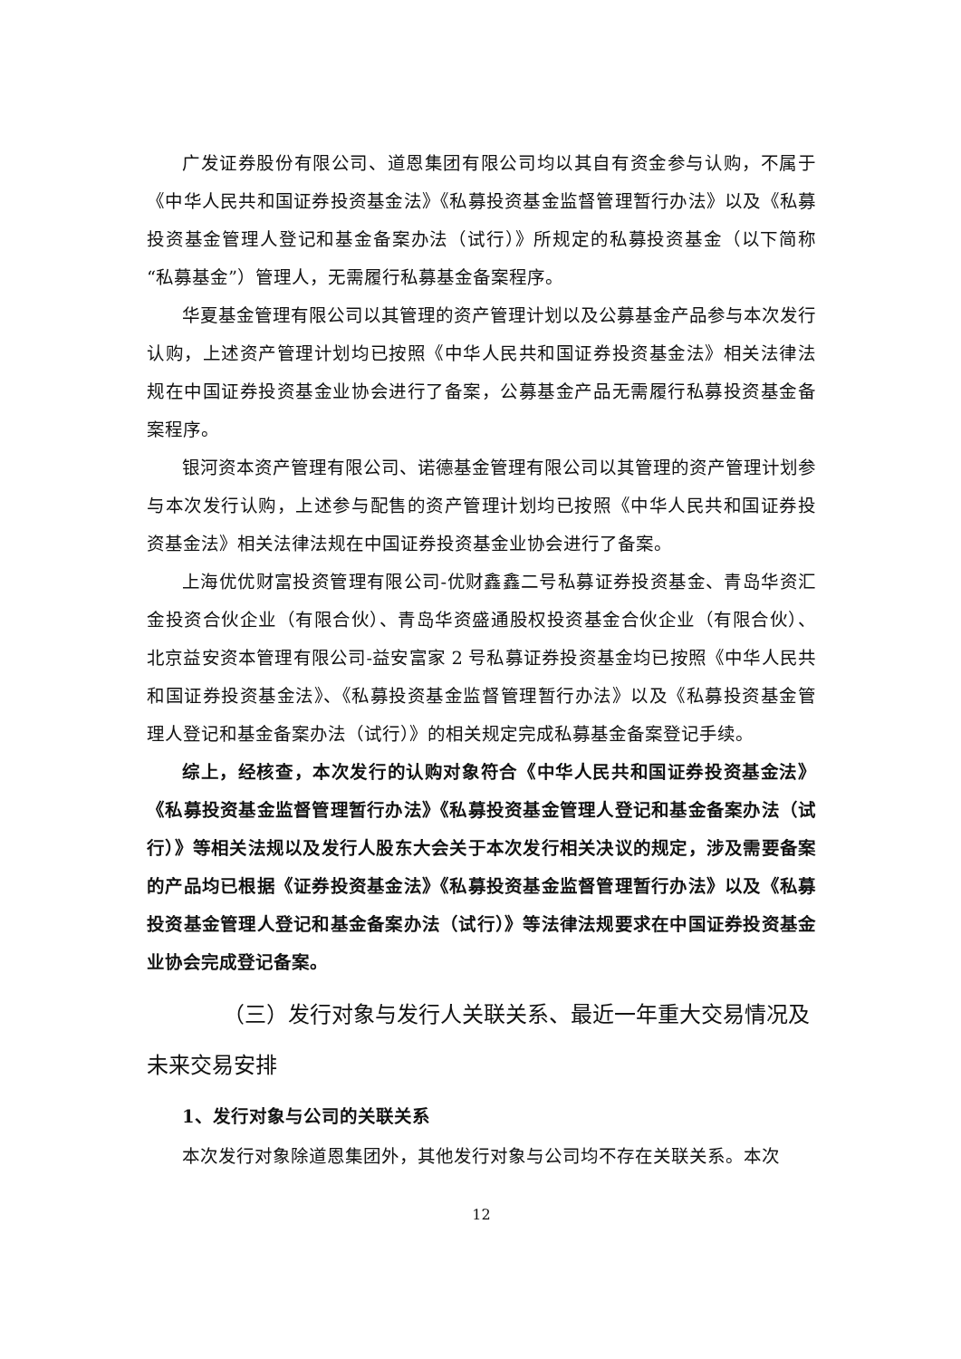广发证券股份有限公司、道恩集团有限公司均以其自有资金参与认购，不属于《中华人民共和国证券投资基金法》《私募投资基金监督管理暂行办法》以及《私募投资基金管理人登记和基金备案办法（试行）》所规定的私募投资基金（以下简称“私募基金”）管理人，无需履行私募基金备案程序。
华夏基金管理有限公司以其管理的资产管理计划以及公募基金产品参与本次发行认购，上述资产管理计划均已按照《中华人民共和国证券投资基金法》相关法律法规在中国证券投资基金业协会进行了备案，公募基金产品无需履行私募投资基金备案程序。
银河资本资产管理有限公司、诺德基金管理有限公司以其管理的资产管理计划参与本次发行认购，上述参与配售的资产管理计划均已按照《中华人民共和国证券投资基金法》相关法律法规在中国证券投资基金业协会进行了备案。
上海优优财富投资管理有限公司-优财鑫鑫二号私募证券投资基金、青岛华资汇金投资合伙企业（有限合伙）、青岛华资盛通股权投资基金合伙企业（有限合伙）、北京益安资本管理有限公司-益安富家 2 号私募证券投资基金均已按照《中华人民共和国证券投资基金法》、《私募投资基金监督管理暂行办法》以及《私募投资基金管理人登记和基金备案办法（试行）》的相关规定完成私募基金备案登记手续。
综上，经核查，本次发行的认购对象符合《中华人民共和国证券投资基金法》《私募投资基金监督管理暂行办法》《私募投资基金管理人登记和基金备案办法（试行）》等相关法规以及发行人股东大会关于本次发行相关决议的规定，涉及需要备案的产品均已根据《证券投资基金法》《私募投资基金监督管理暂行办法》以及《私募投资基金管理人登记和基金备案办法（试行）》等法律法规要求在中国证券投资基金业协会完成登记备案。
（三）发行对象与发行人关联关系、最近一年重大交易情况及未来交易安排
1、发行对象与公司的关联关系
本次发行对象除道恩集团外，其他发行对象与公司均不存在关联关系。本次
12